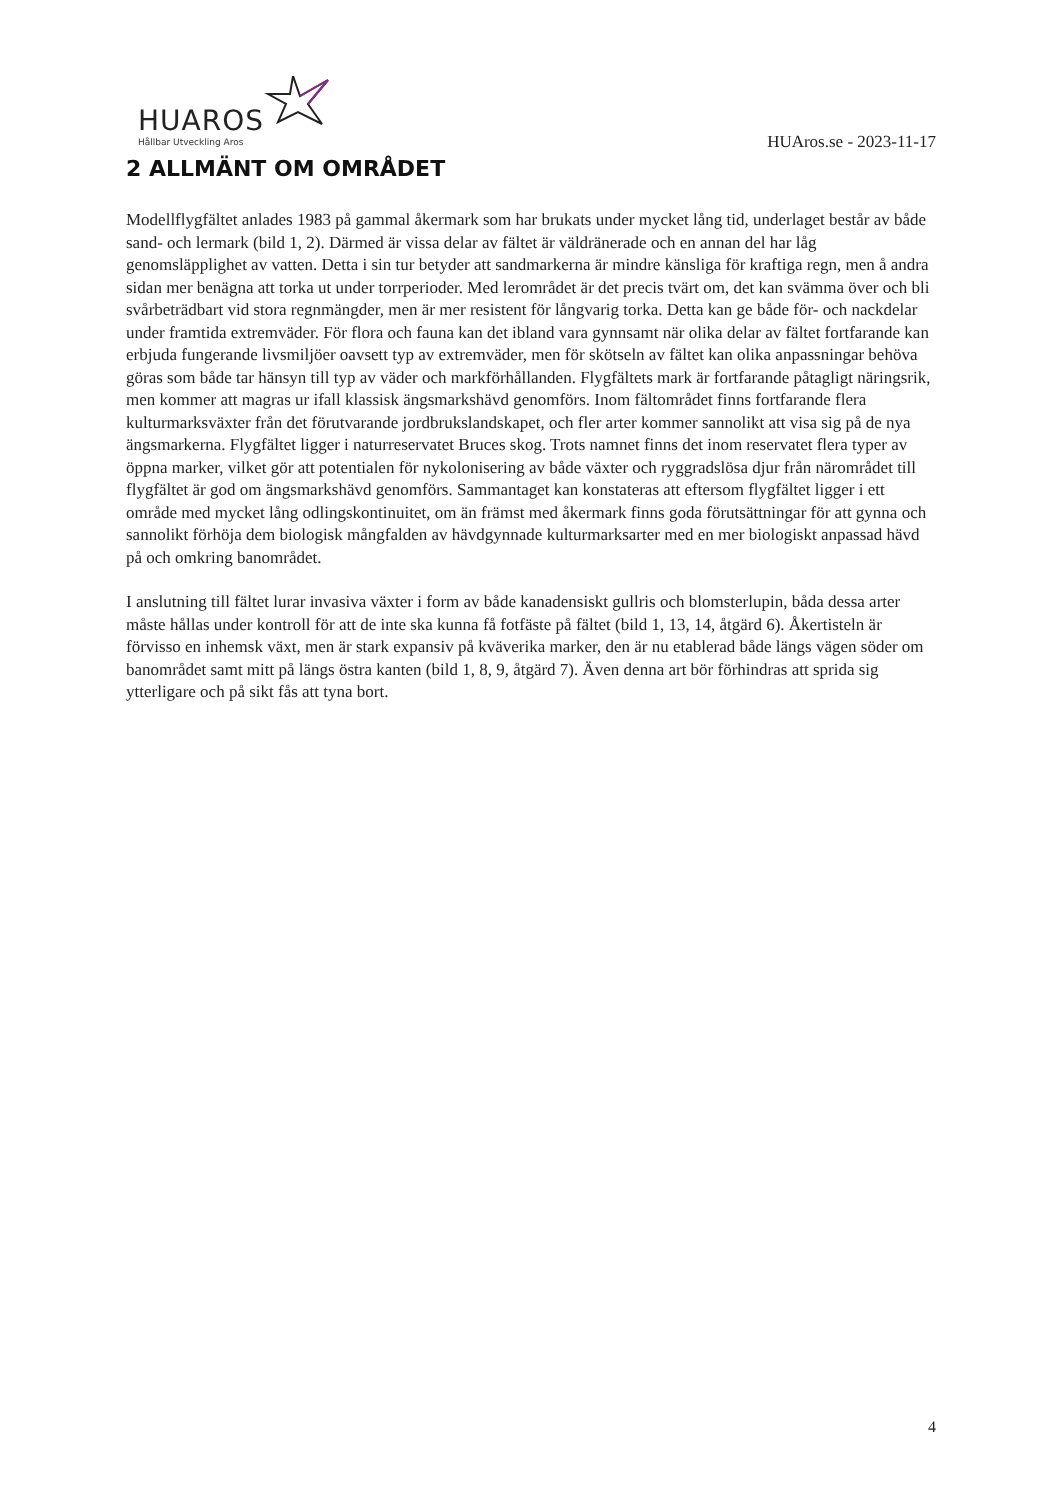HUAROS
Hållbar Utveckling Aros
HUAros.se - 2023-11-17
2 ALLMÄNT OM OMRÅDET
Modellflygfältet anlades 1983 på gammal åkermark som har brukats under mycket lång tid, underlaget består av både sand- och lermark (bild 1, 2). Därmed är vissa delar av fältet är väldränerade och en annan del har låg genomsläpplighet av vatten. Detta i sin tur betyder att sandmarkerna är mindre känsliga för kraftiga regn, men å andra sidan mer benägna att torka ut under torrperioder. Med lerområdet är det precis tvärt om, det kan svämma över och bli svårbeträdbart vid stora regnmängder, men är mer resistent för långvarig torka. Detta kan ge både för- och nackdelar under framtida extremväder. För flora och fauna kan det ibland vara gynnsamt när olika delar av fältet fortfarande kan erbjuda fungerande livsmiljöer oavsett typ av extremväder, men för skötseln av fältet kan olika anpassningar behöva göras som både tar hänsyn till typ av väder och markförhållanden. Flygfältets mark är fortfarande påtagligt näringsrik, men kommer att magras ur ifall klassisk ängsmarkshävd genomförs. Inom fältområdet finns fortfarande flera kulturmarksväxter från det förutvarande jordbrukslandskapet, och fler arter kommer sannolikt att visa sig på de nya ängsmarkerna. Flygfältet ligger i naturreservatet Bruces skog. Trots namnet finns det inom reservatet flera typer av öppna marker, vilket gör att potentialen för nykolonisering av både växter och ryggradslösa djur från närområdet till flygfältet är god om ängsmarkshävd genomförs. Sammantaget kan konstateras att eftersom flygfältet ligger i ett område med mycket lång odlingskontinuitet, om än främst med åkermark finns goda förutsättningar för att gynna och sannolikt förhöja dem biologisk mångfalden av hävdgynnade kulturmarksarter med en mer biologiskt anpassad hävd på och omkring banområdet.
I anslutning till fältet lurar invasiva växter i form av både kanadensiskt gullris och blomsterlupin, båda dessa arter måste hållas under kontroll för att de inte ska kunna få fotfäste på fältet (bild 1, 13, 14, åtgärd 6). Åkertisteln är förvisso en inhemsk växt, men är stark expansiv på kväverika marker, den är nu etablerad både längs vägen söder om banområdet samt mitt på längs östra kanten (bild 1, 8, 9, åtgärd 7). Även denna art bör förhindras att sprida sig ytterligare och på sikt fås att tyna bort.
4